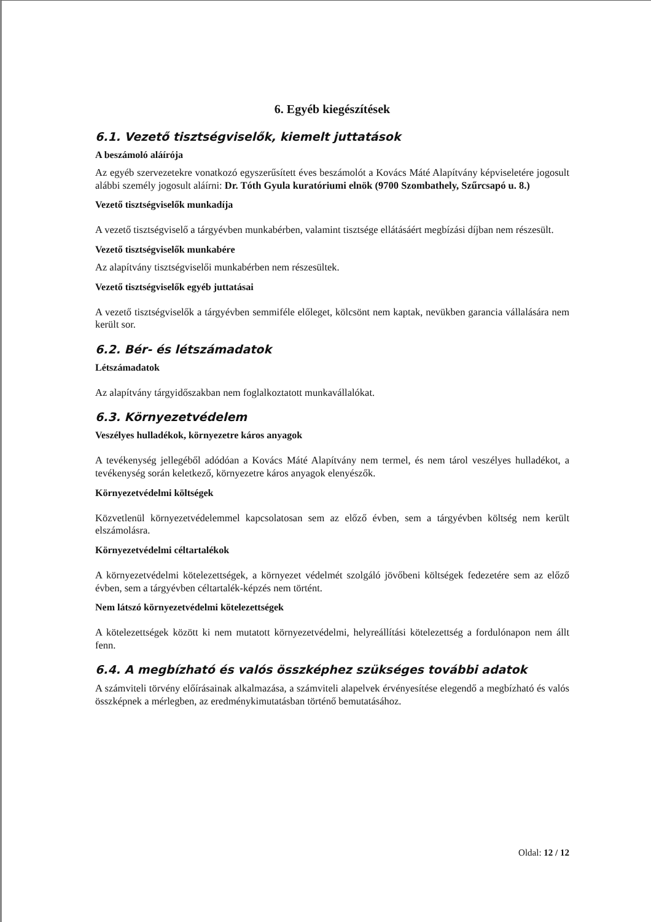6. Egyéb kiegészítések
6.1. Vezető tisztségviselők, kiemelt juttatások
A beszámoló aláírója
Az egyéb szervezetekre vonatkozó egyszerűsített éves beszámolót a Kovács Máté Alapítvány képviseletére jogosult alábbi személy jogosult aláírni: Dr. Tóth Gyula kuratóriumi elnök (9700 Szombathely, Szűrcsapó u. 8.)
Vezető tisztségviselők munkadíja
A vezető tisztségviselő a tárgyévben munkabérben, valamint tisztsége ellátásáért megbízási díjban nem részesült.
Vezető tisztségviselők munkabére
Az alapítvány tisztségviselői munkabérben nem részesültek.
Vezető tisztségviselők egyéb juttatásai
A vezető tisztségviselők a tárgyévben semmiféle előleget, kölcsönt nem kaptak, nevükben garancia vállalására nem került sor.
6.2. Bér- és létszámadatok
Létszámadatok
Az alapítvány tárgyidőszakban nem foglalkoztatott munkavállalókat.
6.3. Környezetvédelem
Veszélyes hulladékok, környezetre káros anyagok
A tevékenység jellegéből adódóan a Kovács Máté Alapítvány nem termel, és nem tárol veszélyes hulladékot, a tevékenység során keletkező, környezetre káros anyagok elenyészők.
Környezetvédelmi költségek
Közvetlenül környezetvédelemmel kapcsolatosan sem az előző évben, sem a tárgyévben költség nem került elszámolásra.
Környezetvédelmi céltartalékok
A környezetvédelmi kötelezettségek, a környezet védelmét szolgáló jövőbeni költségek fedezetére sem az előző évben, sem a tárgyévben céltartalék-képzés nem történt.
Nem látszó környezetvédelmi kötelezettségek
A kötelezettségek között ki nem mutatott környezetvédelmi, helyreállítási kötelezettség a fordulónapon nem állt fenn.
6.4. A megbízható és valós összképhez szükséges további adatok
A számviteli törvény előírásainak alkalmazása, a számviteli alapelvek érvényesítése elegendő a megbízható és valós összképnek a mérlegben, az eredménykimutatásban történő bemutatásához.
Oldal: 12 / 12